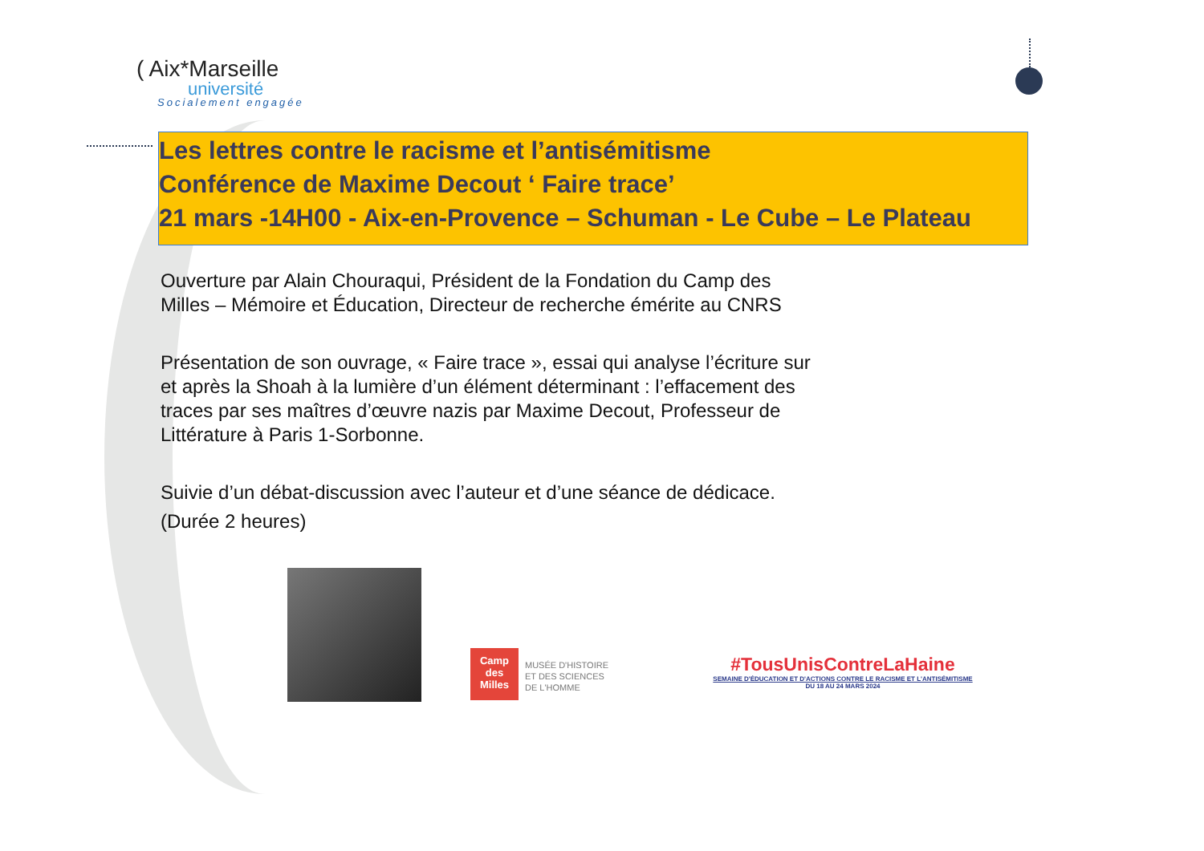( Aix*Marseille
université
Socialement engagée
Les lettres contre le racisme et l’antisémitisme
Conférence de Maxime Decout ‘ Faire trace’
21 mars -14H00 - Aix-en-Provence – Schuman - Le Cube – Le Plateau
Ouverture par Alain Chouraqui, Président de la Fondation du Camp des Milles – Mémoire et Éducation, Directeur de recherche émérite au CNRS
Présentation de son ouvrage, « Faire trace », essai qui analyse l’écriture sur et après la Shoah à la lumière d’un élément déterminant : l’effacement des traces par ses maîtres d’œuvre nazis par Maxime Decout, Professeur de Littérature à Paris 1-Sorbonne.
Suivie d’un débat-discussion avec l’auteur et d’une séance de dédicace.
(Durée 2 heures)
Camp des Milles
MUSÉE D'HISTOIRE
ET DES SCIENCES
DE L'HOMME
#TousUnisContreLaHaine
SEMAINE D'ÉDUCATION ET D'ACTIONS CONTRE LE RACISME ET L'ANTISÉMITISME
DU 18 AU 24 MARS 2024